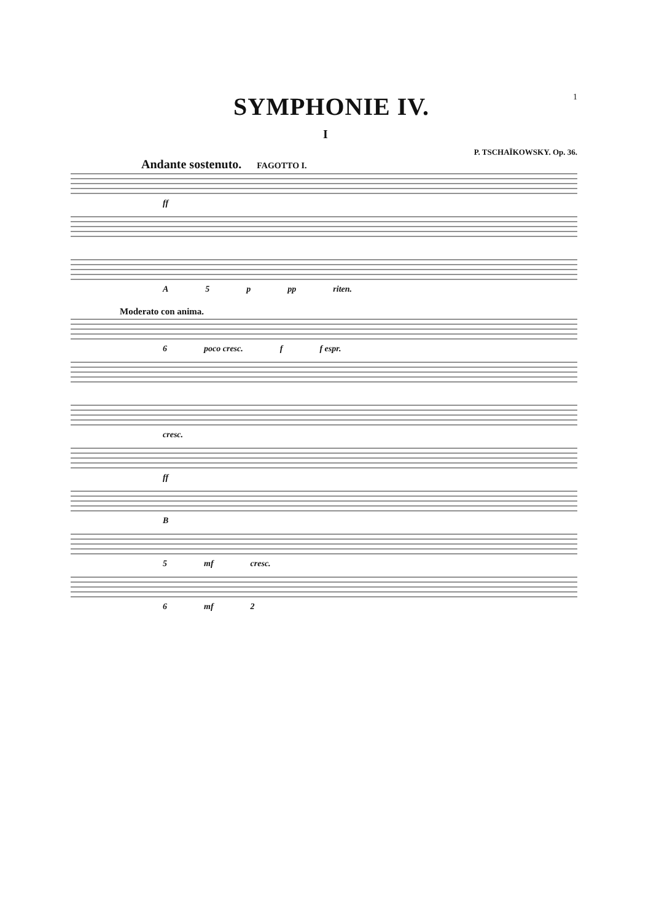SYMPHONIE IV.
1
I
P. TSCHAÏKOWSKY. Op. 36.
Andante sostenuto. FAGOTTO I.
ff
A 5 p pp riten.
Moderato con anima.
6 poco cresc. f f espr.
cresc.
ff
B
5 mf cresc.
6 mf 2